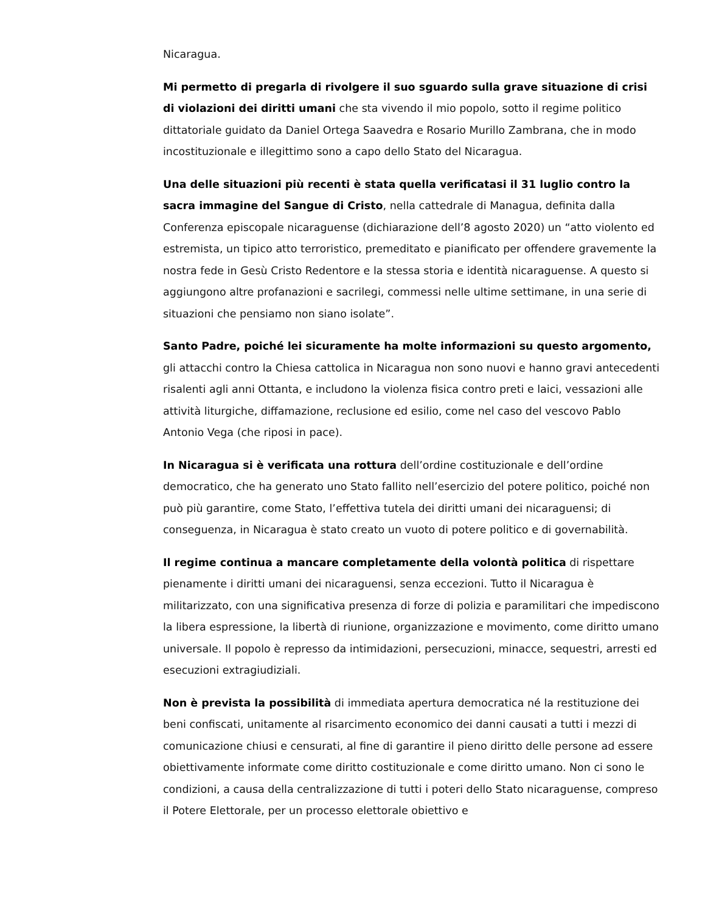Nicaragua.
Mi permetto di pregarla di rivolgere il suo sguardo sulla grave situazione di crisi di violazioni dei diritti umani che sta vivendo il mio popolo, sotto il regime politico dittatoriale guidato da Daniel Ortega Saavedra e Rosario Murillo Zambrana, che in modo incostituzionale e illegittimo sono a capo dello Stato del Nicaragua.
Una delle situazioni più recenti è stata quella verificatasi il 31 luglio contro la sacra immagine del Sangue di Cristo, nella cattedrale di Managua, definita dalla Conferenza episcopale nicaraguense (dichiarazione dell’8 agosto 2020) un “atto violento ed estremista, un tipico atto terroristico, premeditato e pianificato per offendere gravemente la nostra fede in Gesù Cristo Redentore e la stessa storia e identità nicaraguense. A questo si aggiungono altre profanazioni e sacrilegi, commessi nelle ultime settimane, in una serie di situazioni che pensiamo non siano isolate”.
Santo Padre, poiché lei sicuramente ha molte informazioni su questo argomento, gli attacchi contro la Chiesa cattolica in Nicaragua non sono nuovi e hanno gravi antecedenti risalenti agli anni Ottanta, e includono la violenza fisica contro preti e laici, vessazioni alle attività liturgiche, diffamazione, reclusione ed esilio, come nel caso del vescovo Pablo Antonio Vega (che riposi in pace).
In Nicaragua si è verificata una rottura dell’ordine costituzionale e dell’ordine democratico, che ha generato uno Stato fallito nell’esercizio del potere politico, poiché non può più garantire, come Stato, l’effettiva tutela dei diritti umani dei nicaraguensi; di conseguenza, in Nicaragua è stato creato un vuoto di potere politico e di governabilità.
Il regime continua a mancare completamente della volontà politica di rispettare pienamente i diritti umani dei nicaraguensi, senza eccezioni. Tutto il Nicaragua è militarizzato, con una significativa presenza di forze di polizia e paramilitari che impediscono la libera espressione, la libertà di riunione, organizzazione e movimento, come diritto umano universale. Il popolo è represso da intimidazioni, persecuzioni, minacce, sequestri, arresti ed esecuzioni extragiudiziali.
Non è prevista la possibilità di immediata apertura democratica né la restituzione dei beni confiscati, unitamente al risarcimento economico dei danni causati a tutti i mezzi di comunicazione chiusi e censurati, al fine di garantire il pieno diritto delle persone ad essere obiettivamente informate come diritto costituzionale e come diritto umano. Non ci sono le condizioni, a causa della centralizzazione di tutti i poteri dello Stato nicaraguense, compreso il Potere Elettorale, per un processo elettorale obiettivo e